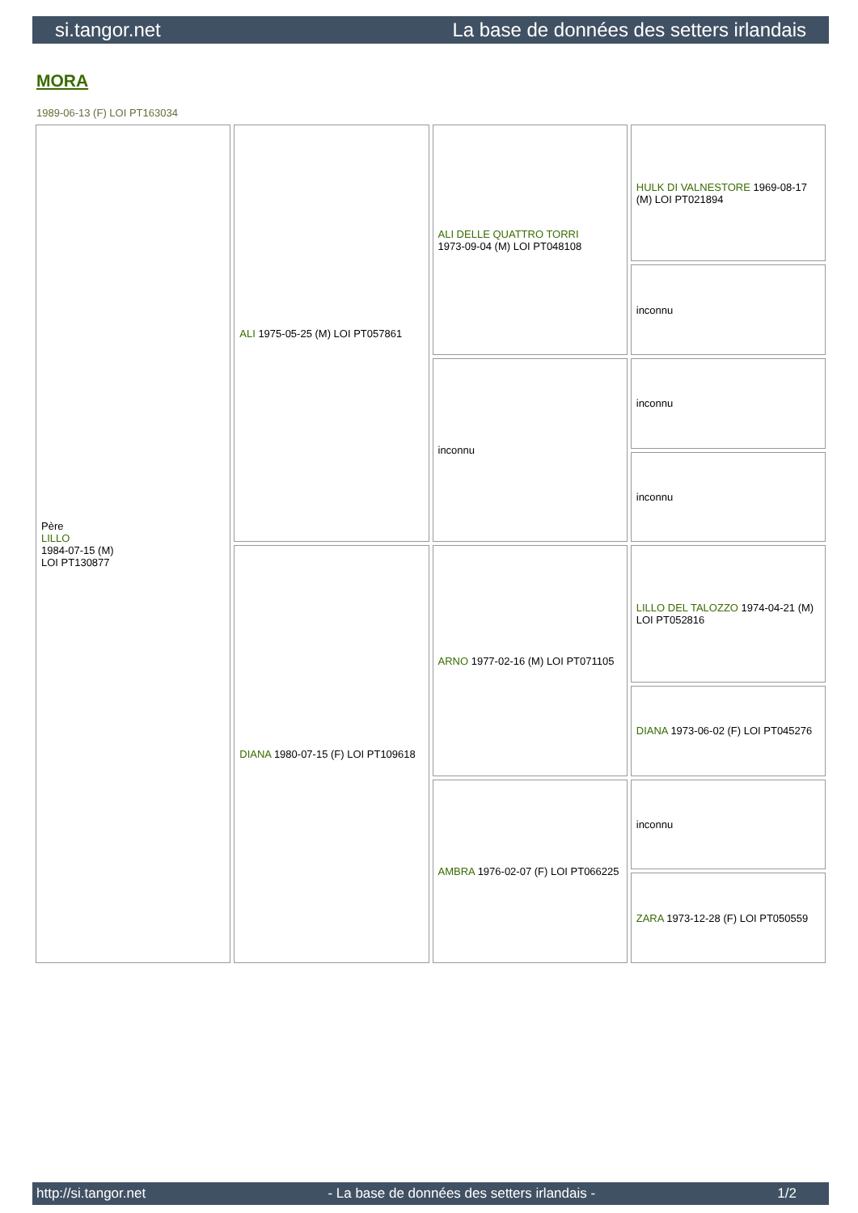si.tangor.net La base de données des setters irlandais
MORA
1989-06-13 (F) LOI PT163034
| Père LILLO 1984-07-15 (M) LOI PT130877 | ALI 1975-05-25 (M) LOI PT057861 | ALI DELLE QUATTRO TORRI 1973-09-04 (M) LOI PT048108 | HULK DI VALNESTORE 1969-08-17 (M) LOI PT021894 |
| | | | inconnu |
| | | inconnu | inconnu |
| | | | inconnu |
| | DIANA 1980-07-15 (F) LOI PT109618 | ARNO 1977-02-16 (M) LOI PT071105 | LILLO DEL TALOZZO 1974-04-21 (M) LOI PT052816 |
| | | | DIANA 1973-06-02 (F) LOI PT045276 |
| | | AMBRA 1976-02-07 (F) LOI PT066225 | inconnu |
| | | | ZARA 1973-12-28 (F) LOI PT050559 |
http://si.tangor.net - La base de données des setters irlandais - 1/2